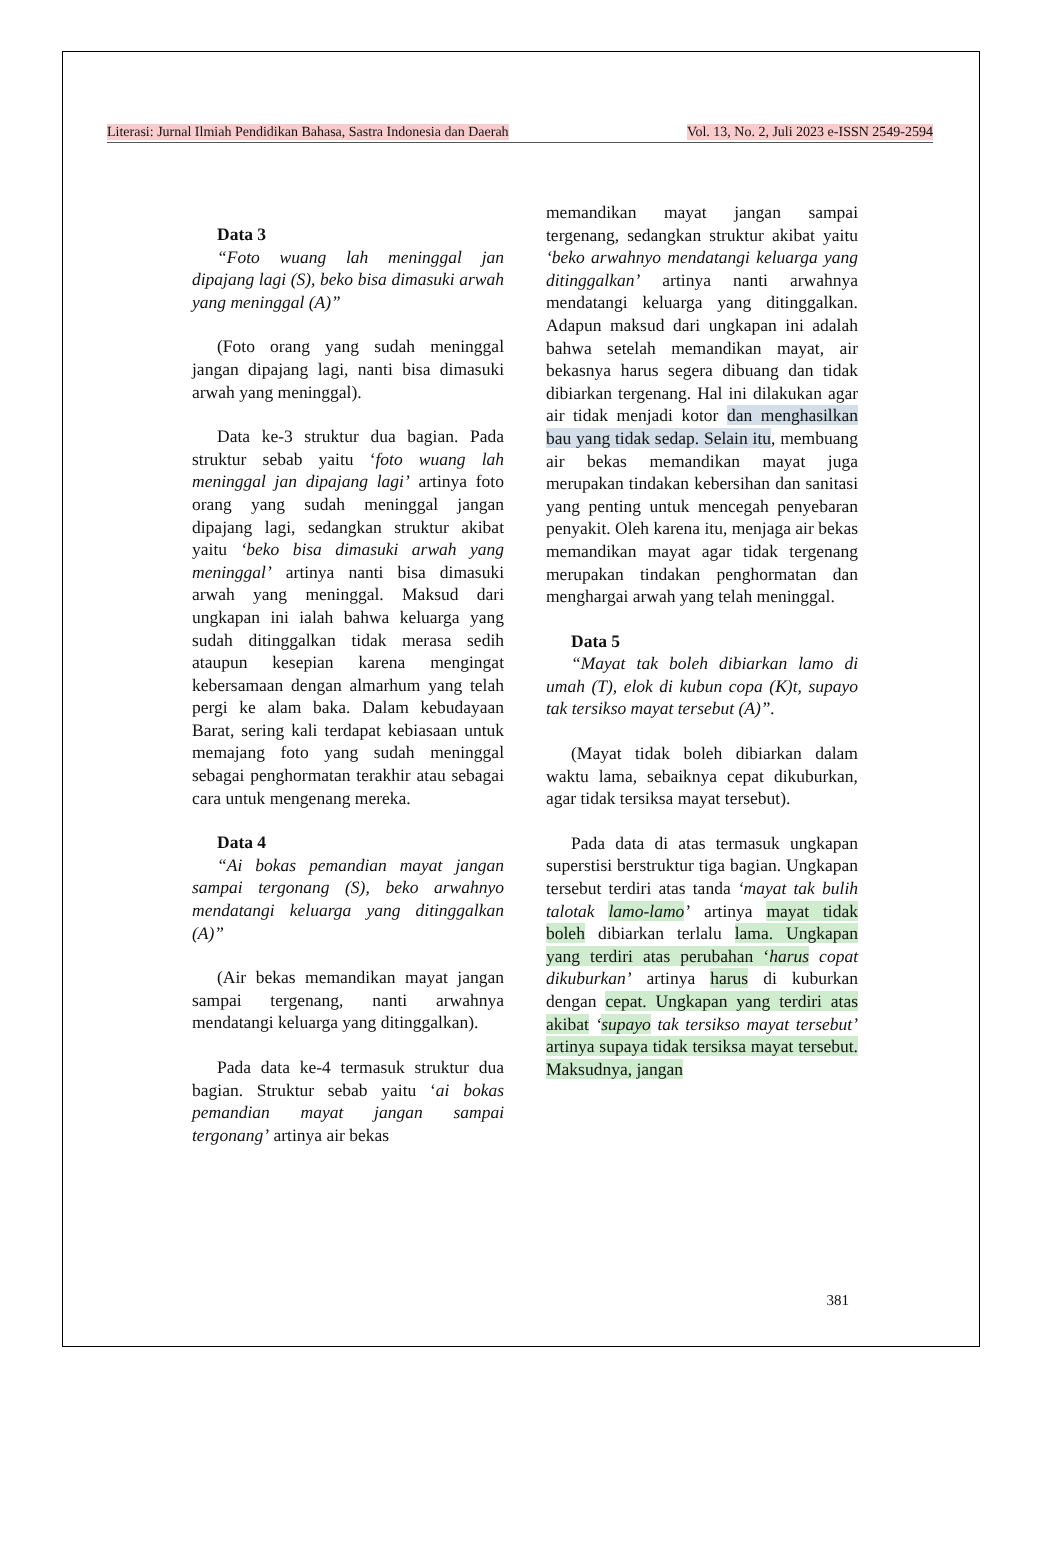Literasi: Jurnal Ilmiah Pendidikan Bahasa, Sastra Indonesia dan Daerah Vol. 13, No. 2, Juli 2023 e-ISSN 2549-2594
Data 3
“Foto wuang lah meninggal jan dipajang lagi (S), beko bisa dimasuki arwah yang meninggal (A)”
(Foto orang yang sudah meninggal jangan dipajang lagi, nanti bisa dimasuki arwah yang meninggal).
Data ke-3 struktur dua bagian. Pada struktur sebab yaitu ‘foto wuang lah meninggal jan dipajang lagi’ artinya foto orang yang sudah meninggal jangan dipajang lagi, sedangkan struktur akibat yaitu ‘beko bisa dimasuki arwah yang meninggal’ artinya nanti bisa dimasuki arwah yang meninggal. Maksud dari ungkapan ini ialah bahwa keluarga yang sudah ditinggalkan tidak merasa sedih ataupun kesepian karena mengingat kebersamaan dengan almarhum yang telah pergi ke alam baka. Dalam kebudayaan Barat, sering kali terdapat kebiasaan untuk memajang foto yang sudah meninggal sebagai penghormatan terakhir atau sebagai cara untuk mengenang mereka.
Data 4
“Ai bokas pemandian mayat jangan sampai tergonang (S), beko arwahnyo mendatangi keluarga yang ditinggalkan (A)”
(Air bekas memandikan mayat jangan sampai tergenang, nanti arwahnya mendatangi keluarga yang ditinggalkan).
Pada data ke-4 termasuk struktur dua bagian. Struktur sebab yaitu ‘ai bokas pemandian mayat jangan sampai tergonang’ artinya air bekas
memandikan mayat jangan sampai tergenang, sedangkan struktur akibat yaitu ‘beko arwahnyo mendatangi keluarga yang ditinggalkan’ artinya nanti arwahnya mendatangi keluarga yang ditinggalkan. Adapun maksud dari ungkapan ini adalah bahwa setelah memandikan mayat, air bekasnya harus segera dibuang dan tidak dibiarkan tergenang. Hal ini dilakukan agar air tidak menjadi kotor dan menghasilkan bau yang tidak sedap. Selain itu, membuang air bekas memandikan mayat juga merupakan tindakan kebersihan dan sanitasi yang penting untuk mencegah penyebaran penyakit. Oleh karena itu, menjaga air bekas memandikan mayat agar tidak tergenang merupakan tindakan penghormatan dan menghargai arwah yang telah meninggal.
Data 5
“Mayat tak boleh dibiarkan lamo di umah (T), elok di kubun copa (K)t, supayo tak tersikso mayat tersebut (A)”.
(Mayat tidak boleh dibiarkan dalam waktu lama, sebaiknya cepat dikuburkan, agar tidak tersiksa mayat tersebut).
Pada data di atas termasuk ungkapan superstisi berstruktur tiga bagian. Ungkapan tersebut terdiri atas tanda ‘mayat tak bulih talotak lamo-lamo’ artinya mayat tidak boleh dibiarkan terlalu lama. Ungkapan yang terdiri atas perubahan ‘harus copat dikuburkan’ artinya harus di kuburkan dengan cepat. Ungkapan yang terdiri atas akibat ‘supayo tak tersikso mayat tersebut’ artinya supaya tidak tersiksa mayat tersebut. Maksudnya, jangan
381